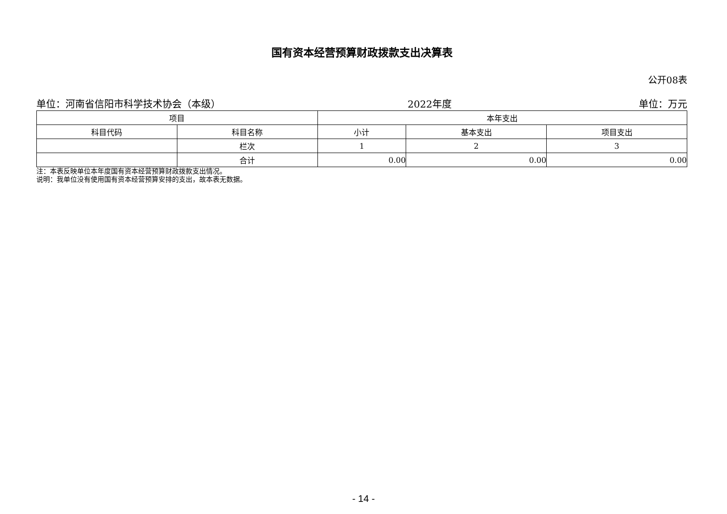国有资本经营预算财政拨款支出决算表
公开08表
单位：河南省信阳市科学技术协会（本级） 2022年度 单位：万元
| 项目 | | 本年支出 | | |
| --- | --- | --- | --- | --- |
| 科目代码 | 科目名称 | 小计 | 基本支出 | 项目支出 |
| | 栏次 | 1 | 2 | 3 |
| | 合计 | 0.00 | 0.00 | 0.00 |
注：本表反映单位本年度国有资本经营预算财政拨款支出情况。
说明：我单位没有使用国有资本经营预算安排的支出，故本表无数据。
- 14 -